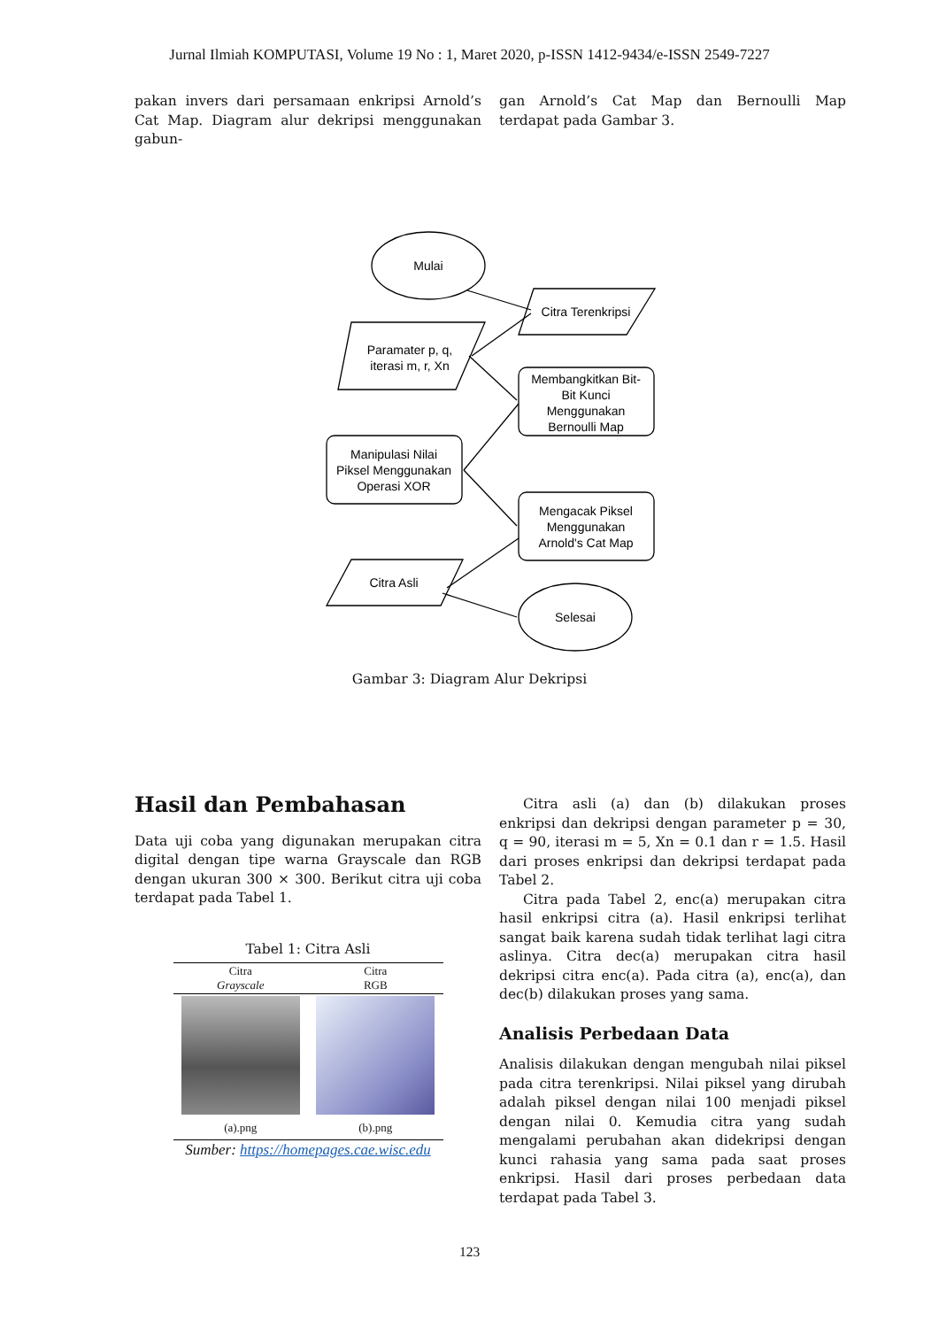Jurnal Ilmiah KOMPUTASI, Volume 19 No : 1, Maret 2020, p-ISSN 1412-9434/e-ISSN 2549-7227
pakan invers dari persamaan enkripsi Arnold’s Cat Map. Diagram alur dekripsi menggunakan gabun-
gan Arnold’s Cat Map dan Bernoulli Map terdapat pada Gambar 3.
Mulai
Citra Terenkripsi
Paramater p, q,
iterasi m, r, Xn
Membangkitkan Bit-
Bit Kunci
Menggunakan
Bernoulli Map
Manipulasi Nilai
Piksel Menggunakan
Operasi XOR
Mengacak Piksel
Menggunakan
Arnold's Cat Map
Citra Asli
Selesai
Gambar 3: Diagram Alur Dekripsi
Hasil dan Pembahasan
Data uji coba yang digunakan merupakan citra digital dengan tipe warna Grayscale dan RGB dengan ukuran 300 × 300. Berikut citra uji coba terdapat pada Tabel 1.
Tabel 1: Citra Asli
| Citra Grayscale | Citra RGB |
| --- | --- |
| (a).png | (b).png |
Sumber: https://homepages.cae.wisc.edu
Citra asli (a) dan (b) dilakukan proses enkripsi dan dekripsi dengan parameter p = 30, q = 90, iterasi m = 5, Xn = 0.1 dan r = 1.5. Hasil dari proses enkripsi dan dekripsi terdapat pada Tabel 2.
Citra pada Tabel 2, enc(a) merupakan citra hasil enkripsi citra (a). Hasil enkripsi terlihat sangat baik karena sudah tidak terlihat lagi citra aslinya. Citra dec(a) merupakan citra hasil dekripsi citra enc(a). Pada citra (a), enc(a), dan dec(b) dilakukan proses yang sama.
Analisis Perbedaan Data
Analisis dilakukan dengan mengubah nilai piksel pada citra terenkripsi. Nilai piksel yang dirubah adalah piksel dengan nilai 100 menjadi piksel dengan nilai 0. Kemudia citra yang sudah mengalami perubahan akan didekripsi dengan kunci rahasia yang sama pada saat proses enkripsi. Hasil dari proses perbedaan data terdapat pada Tabel 3.
123